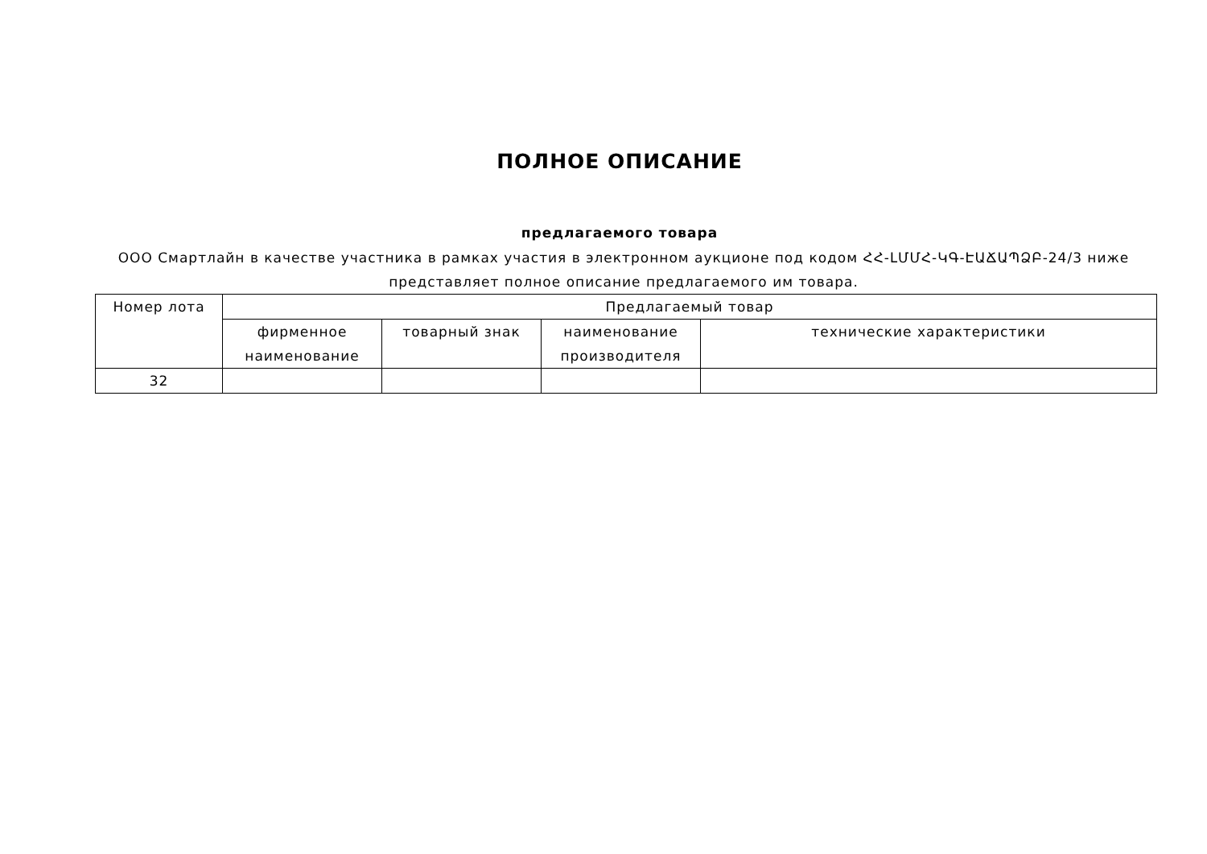ПОЛНОЕ ОПИСАНИЕ
предлагаемого товара
ООО Смартлайн в качестве участника в рамках участия в электронном аукционе под кодом ՀՀ-ԼՄՄՀ-ԿԳ-ԷԱՃԱՊՁԲ-24/3 ниже представляет полное описание предлагаемого им товара.
| Номер лота | Предлагаемый товар | | | |
| --- | --- | --- | --- | --- |
| | фирменное наименование | товарный знак | наименование производителя | технические характеристики |
| 32 | | | | |